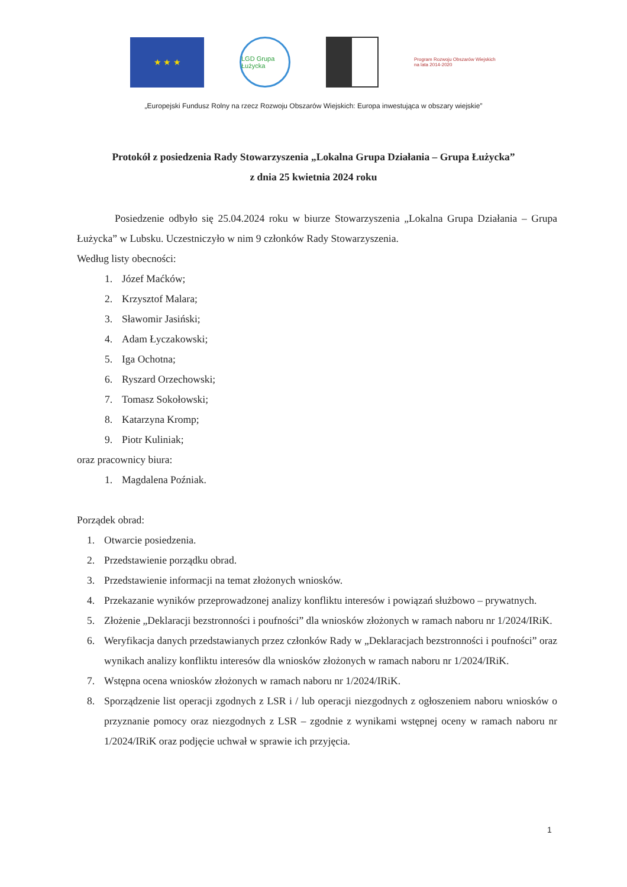★ ★ ★
LGD Grupa Łużycka
Program Rozwoju Obszarów Wiejskich na lata 2014-2020
„Europejski Fundusz Rolny na rzecz Rozwoju Obszarów Wiejskich: Europa inwestująca w obszary wiejskie”
Protokół z posiedzenia Rady Stowarzyszenia „Lokalna Grupa Działania – Grupa Łużycka”
z dnia 25 kwietnia 2024 roku
Posiedzenie odbyło się 25.04.2024 roku w biurze Stowarzyszenia „Lokalna Grupa Działania – Grupa Łużycka” w Lubsku. Uczestniczyło w nim 9 członków Rady Stowarzyszenia.
Według listy obecności:
1. Józef Maćków;
2. Krzysztof Malara;
3. Sławomir Jasiński;
4. Adam Łyczakowski;
5. Iga Ochotna;
6. Ryszard Orzechowski;
7. Tomasz Sokołowski;
8. Katarzyna Kromp;
9. Piotr Kuliniak;
oraz pracownicy biura:
1. Magdalena Poźniak.
Porządek obrad:
1. Otwarcie posiedzenia.
2. Przedstawienie porządku obrad.
3. Przedstawienie informacji na temat złożonych wniosków.
4. Przekazanie wyników przeprowadzonej analizy konfliktu interesów i powiązań służbowo – prywatnych.
5. Złożenie „Deklaracji bezstronności i poufności” dla wniosków złożonych w ramach naboru nr 1/2024/IRiK.
6. Weryfikacja danych przedstawianych przez członków Rady w „Deklaracjach bezstronności i poufności” oraz wynikach analizy konfliktu interesów dla wniosków złożonych w ramach naboru nr 1/2024/IRiK.
7. Wstępna ocena wniosków złożonych w ramach naboru nr 1/2024/IRiK.
8. Sporządzenie list operacji zgodnych z LSR i / lub operacji niezgodnych z ogłoszeniem naboru wniosków o przyznanie pomocy oraz niezgodnych z LSR – zgodnie z wynikami wstępnej oceny w ramach naboru nr 1/2024/IRiK oraz podjęcie uchwał w sprawie ich przyjęcia.
1